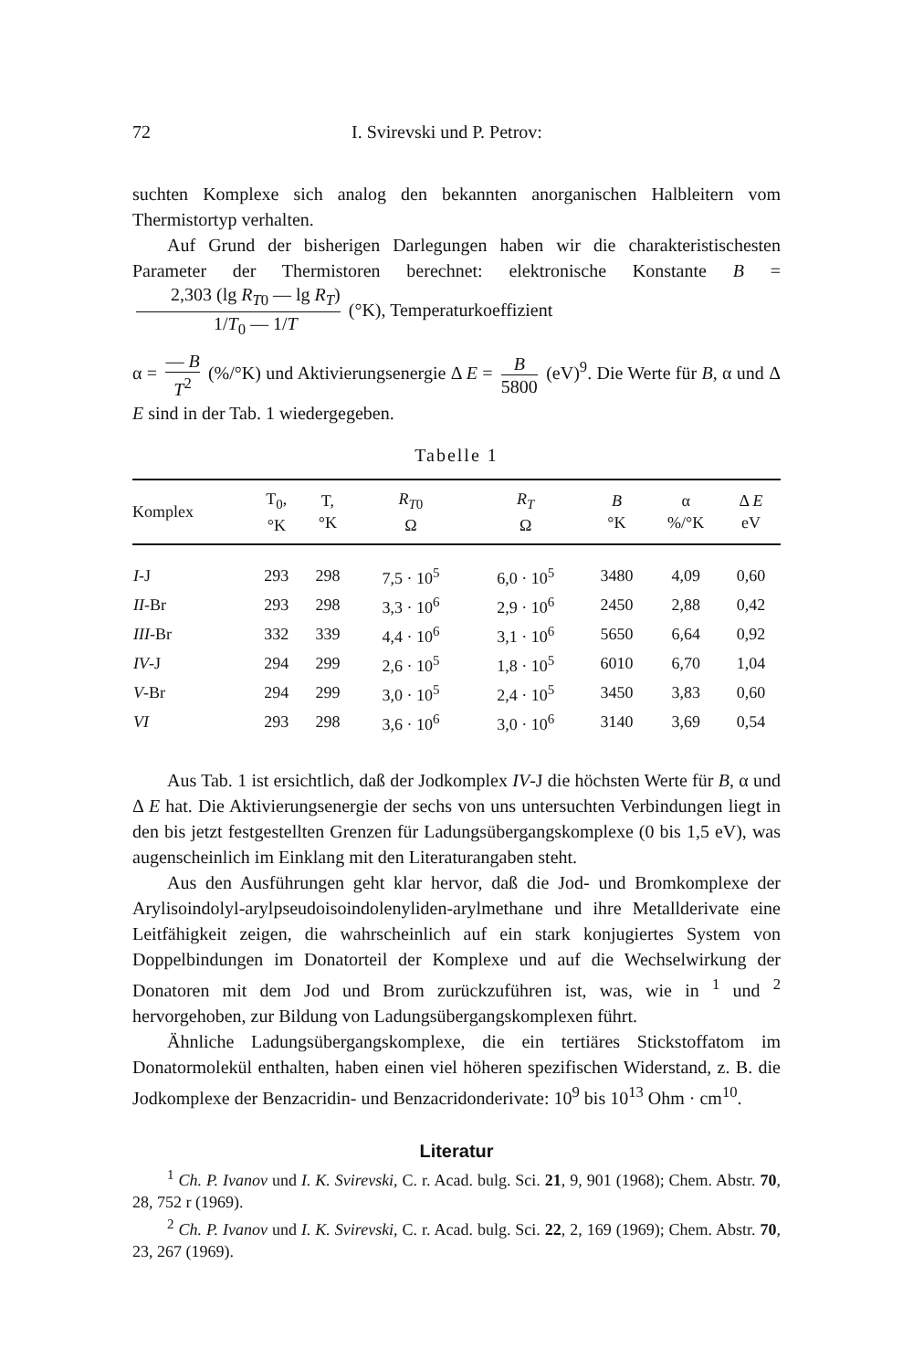72 I. Svirevski und P. Petrov:
suchten Komplexe sich analog den bekannten anorganischen Halbleitern vom Thermistortyp verhalten.
Auf Grund der bisherigen Darlegungen haben wir die charakteristischesten Parameter der Thermistoren berechnet: elektronische Konstante B = 2,303 (lg R<sub>T0</sub> — lg R<sub>T</sub>) 1/T<sub>0</sub> — 1/T (°K), Temperaturkoeffizient
α = — B T<sup>2</sup> (%/°K) und Aktivierungsenergie Δ E = B 5800 (eV)<sup>9</sup>. Die Werte für B, α und Δ E sind in der Tab. 1 wiedergegeben.
Tabelle 1
| Komplex | T<sub>0</sub>, °K | T, °K | R<sub>T0</sub> Ω | R<sub>T</sub> Ω | B °K | α %/°K | Δ E eV |
| --- | --- | --- | --- | --- | --- | --- | --- |
| I -J | 293 | 298 | 7,5 · 10<sup>5</sup> | 6,0 · 10<sup>5</sup> | 3480 | 4,09 | 0,60 |
| II -Br | 293 | 298 | 3,3 · 10<sup>6</sup> | 2,9 · 10<sup>6</sup> | 2450 | 2,88 | 0,42 |
| III -Br | 332 | 339 | 4,4 · 10<sup>6</sup> | 3,1 · 10<sup>6</sup> | 5650 | 6,64 | 0,92 |
| IV -J | 294 | 299 | 2,6 · 10<sup>5</sup> | 1,8 · 10<sup>5</sup> | 6010 | 6,70 | 1,04 |
| V -Br | 294 | 299 | 3,0 · 10<sup>5</sup> | 2,4 · 10<sup>5</sup> | 3450 | 3,83 | 0,60 |
| VI | 293 | 298 | 3,6 · 10<sup>6</sup> | 3,0 · 10<sup>6</sup> | 3140 | 3,69 | 0,54 |
Aus Tab. 1 ist ersichtlich, daß der Jodkomplex IV-J die höchsten Werte für B, α und Δ E hat. Die Aktivierungsenergie der sechs von uns untersuchten Verbindungen liegt in den bis jetzt festgestellten Grenzen für Ladungsübergangskomplexe (0 bis 1,5 eV), was augenscheinlich im Einklang mit den Literaturangaben steht.
Aus den Ausführungen geht klar hervor, daß die Jod- und Bromkomplexe der Arylisoindolyl-arylpseudoisoindolenyliden-arylmethane und ihre Metallderivate eine Leitfähigkeit zeigen, die wahrscheinlich auf ein stark konjugiertes System von Doppelbindungen im Donatorteil der Komplexe und auf die Wechselwirkung der Donatoren mit dem Jod und Brom zurückzuführen ist, was, wie in <sup>1</sup> und <sup>2</sup> hervorgehoben, zur Bildung von Ladungsübergangskomplexen führt.
Ähnliche Ladungsübergangskomplexe, die ein tertiäres Stickstoffatom im Donatormolekül enthalten, haben einen viel höheren spezifischen Widerstand, z. B. die Jodkomplexe der Benzacridin- und Benzacridonderivate: 10<sup>9</sup> bis 10<sup>13</sup> Ohm · cm<sup>10</sup>.
Literatur
<sup>1</sup> Ch. P. Ivanov und I. K. Svirevski, C. r. Acad. bulg. Sci. 21, 9, 901 (1968); Chem. Abstr. 70, 28, 752 r (1969).
<sup>2</sup> Ch. P. Ivanov und I. K. Svirevski, C. r. Acad. bulg. Sci. 22, 2, 169 (1969); Chem. Abstr. 70, 23, 267 (1969).